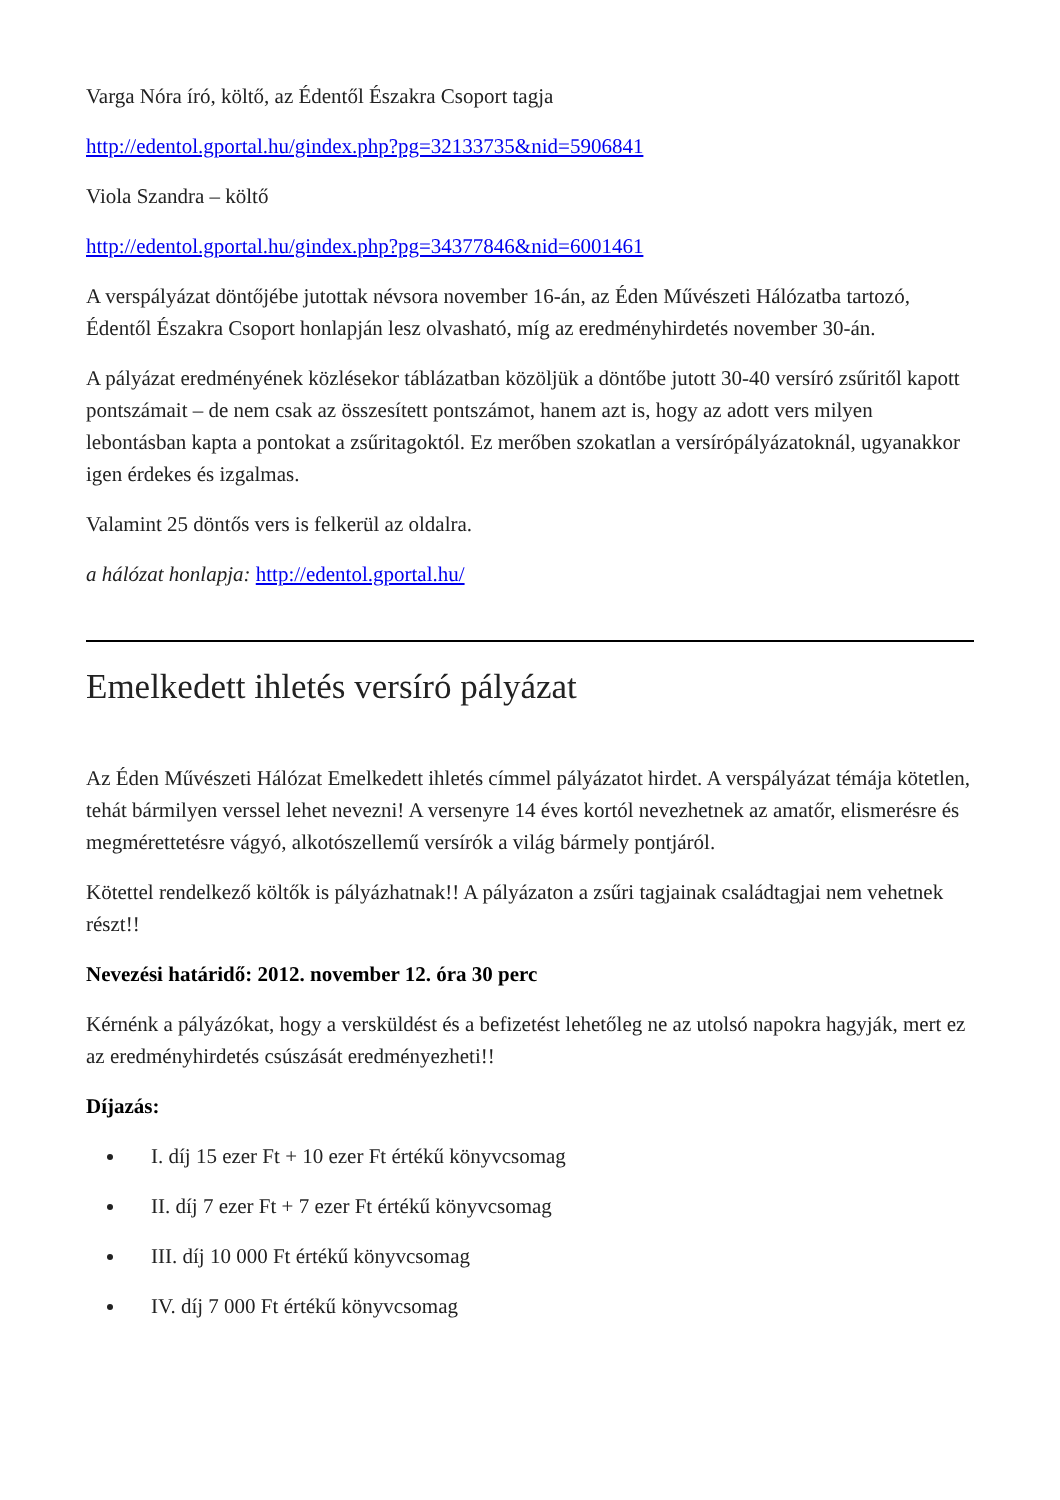Varga Nóra író, költő, az Édentől Északra Csoport tagja
http://edentol.gportal.hu/gindex.php?pg=32133735&nid=5906841
Viola Szandra – költő
http://edentol.gportal.hu/gindex.php?pg=34377846&nid=6001461
A verspályázat döntőjébe jutottak névsora november 16-án, az Éden Művészeti Hálózatba tartozó, Édentől Északra Csoport honlapján lesz olvasható, míg az eredményhirdetés november 30-án.
A pályázat eredményének közlésekor táblázatban közöljük a döntőbe jutott 30-40 versíró zsűritől kapott pontszámait – de nem csak az összesített pontszámot, hanem azt is, hogy az adott vers milyen lebontásban kapta a pontokat a zsűritagoktól. Ez merőben szokatlan a versírópályázatoknál, ugyanakkor igen érdekes és izgalmas.
Valamint 25 döntős vers is felkerül az oldalra.
a hálózat honlapja: http://edentol.gportal.hu/
Emelkedett ihletés versíró pályázat
Az Éden Művészeti Hálózat Emelkedett ihletés címmel pályázatot hirdet. A verspályázat témája kötetlen, tehát bármilyen verssel lehet nevezni! A versenyre 14 éves kortól nevezhetnek az amatőr, elismerésre és megmérettetésre vágyó, alkotószellemű versírók a világ bármely pontjáról.
Kötettel rendelkező költők is pályázhatnak!! A pályázaton a zsűri tagjainak családtagjai nem vehetnek részt!!
Nevezési határidő: 2012. november 12. óra 30 perc
Kérnénk a pályázókat, hogy a versküldést és a befizetést lehetőleg ne az utolsó napokra hagyják, mert ez az eredményhirdetés csúszását eredményezheti!!
Díjazás:
I. díj 15 ezer Ft + 10 ezer Ft értékű könyvcsomag
II. díj 7 ezer Ft + 7 ezer Ft értékű könyvcsomag
III. díj 10 000 Ft értékű könyvcsomag
IV. díj 7 000 Ft értékű könyvcsomag